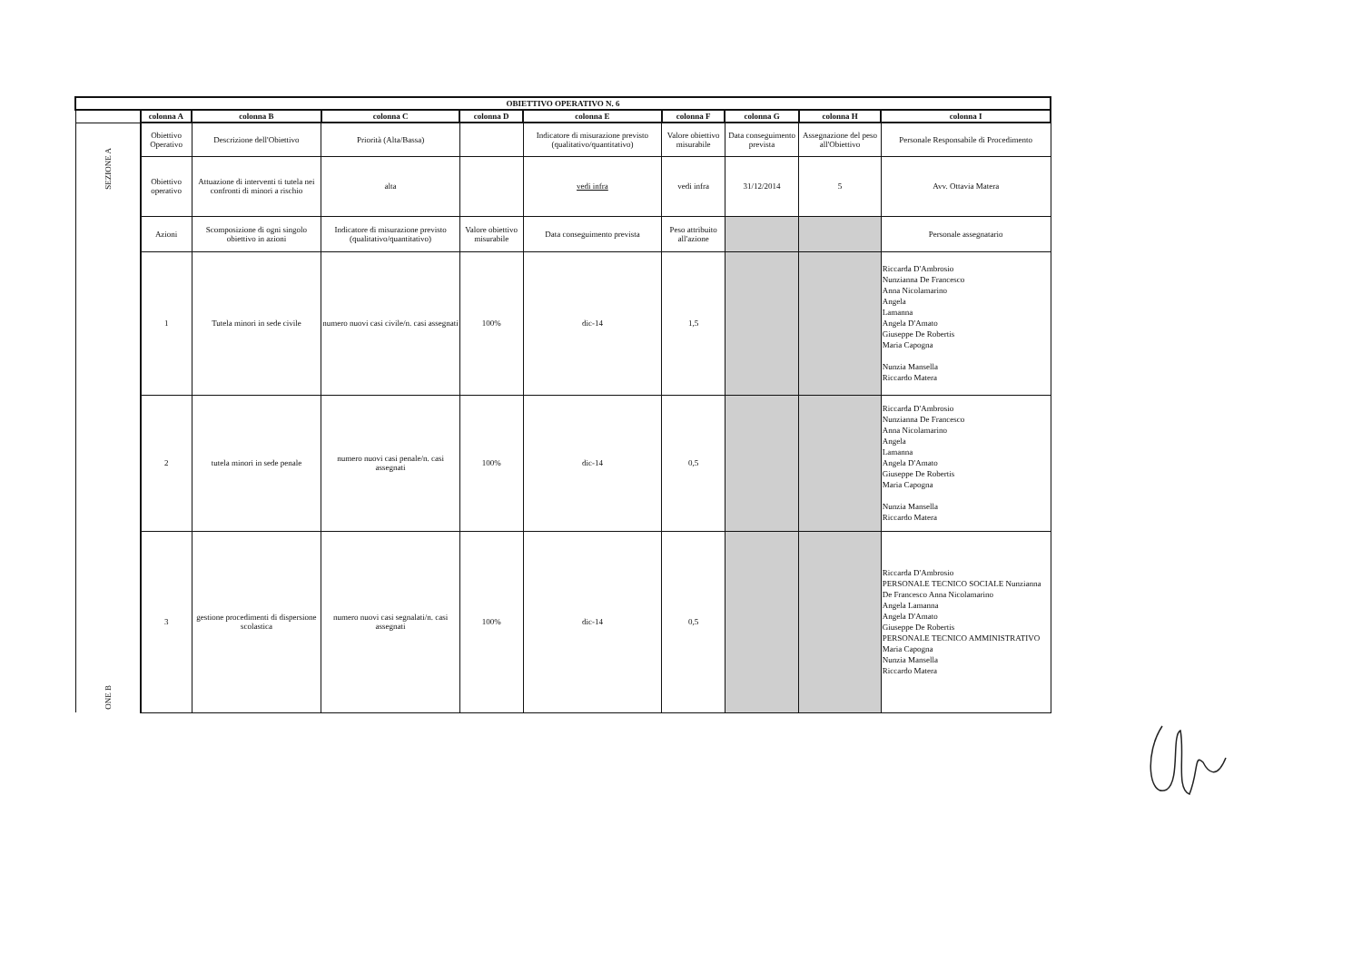| OBIETTIVO OPERATIVO N. 6 | | | | | | | | | |
| | colonna A | colonna B | colonna C | colonna D | colonna E | colonna F | colonna G | colonna H | colonna I |
| SEZIONE A | Obiettivo Operativo | Descrizione dell'Obiettivo | Priorità (Alta/Bassa) | | Indicatore di misurazione previsto (qualitativo/quantitativo) | Valore obiettivo misurabile | Data conseguimento prevista | Assegnazione del peso all'Obiettivo | Personale Responsabile di Procedimento |
| | Obiettivo operativo | Attuazione di interventi ti tutela nei confronti di minori a rischio | alta | | vedi infra | vedi infra | 31/12/2014 | 5 | Avv. Ottavia Matera |
| ONE B | Azioni | Scomposizione di ogni singolo obiettivo in azioni | Indicatore di misurazione previsto (qualitativo/quantitativo) | Valore obiettivo misurabile | Data conseguimento prevista | Peso attribuito all'azione | | | Personale assegnatario |
| | 1 | Tutela minori in sede civile | numero nuovi casi civile/n. casi assegnati | 100% | dic-14 | 1,5 | | | Riccarda D'Ambrosio Nunzianna De Francesco Anna Nicolamarino Angela Lamanna Angela D'Amato Giuseppe De Robertis Maria Capogna Nunzia Mansella Riccardo Matera |
| | 2 | tutela minori in sede penale | numero nuovi casi penale/n. casi assegnati | 100% | dic-14 | 0,5 | | | Riccarda D'Ambrosio Nunzianna De Francesco Anna Nicolamarino Angela Lamanna Angela D'Amato Giuseppe De Robertis Maria Capogna Nunzia Mansella Riccardo Matera |
| | 3 | gestione procedimenti di dispersione scolastica | numero nuovi casi segnalati/n. casi assegnati | 100% | dic-14 | 0,5 | | | Riccarda D'Ambrosio PERSONALE TECNICO SOCIALE Nunzianna De Francesco Anna Nicolamarino Angela Lamanna Angela D'Amato Giuseppe De Robertis PERSONALE TECNICO AMMINISTRATIVO Maria Capogna Nunzia Mansella Riccardo Matera |